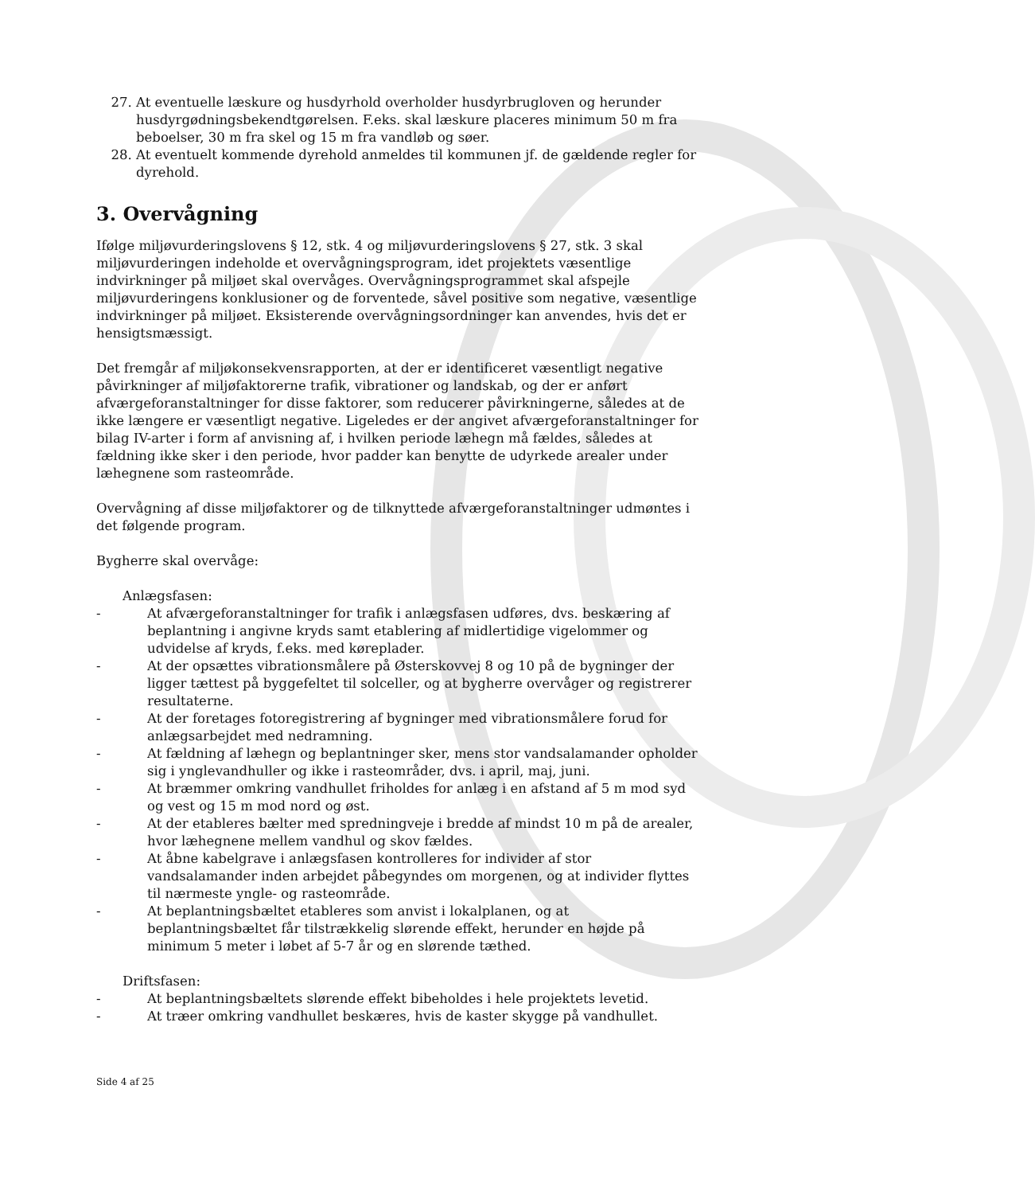27. At eventuelle læskure og husdyrhold overholder husdyrbrugloven og herunder husdyrgødningsbekendtgørelsen. F.eks. skal læskure placeres minimum 50 m fra beboelser, 30 m fra skel og 15 m fra vandløb og søer.
28. At eventuelt kommende dyrehold anmeldes til kommunen jf. de gældende regler for dyrehold.
3. Overvågning
Ifølge miljøvurderingslovens § 12, stk. 4 og miljøvurderingslovens § 27, stk. 3 skal miljøvurderingen indeholde et overvågningsprogram, idet projektets væsentlige indvirkninger på miljøet skal overvåges. Overvågningsprogrammet skal afspejle miljøvurderingens konklusioner og de forventede, såvel positive som negative, væsentlige indvirkninger på miljøet. Eksisterende overvågningsordninger kan anvendes, hvis det er hensigtsmæssigt.
Det fremgår af miljøkonsekvensrapporten, at der er identificeret væsentligt negative påvirkninger af miljøfaktorerne trafik, vibrationer og landskab, og der er anført afværgeforanstaltninger for disse faktorer, som reducerer påvirkningerne, således at de ikke længere er væsentligt negative. Ligeledes er der angivet afværgeforanstaltninger for bilag IV-arter i form af anvisning af, i hvilken periode læhegn må fældes, således at fældning ikke sker i den periode, hvor padder kan benytte de udyrkede arealer under læhegnene som rasteområde.
Overvågning af disse miljøfaktorer og de tilknyttede afværgeforanstaltninger udmøntes i det følgende program.
Bygherre skal overvåge:
Anlægsfasen:
- At afværgeforanstaltninger for trafik i anlægsfasen udføres, dvs. beskæring af beplantning i angivne kryds samt etablering af midlertidige vigelommer og udvidelse af kryds, f.eks. med køreplader.
- At der opsættes vibrationsmålere på Østerskovvej 8 og 10 på de bygninger der ligger tættest på byggefeltet til solceller, og at bygherre overvåger og registrerer resultaterne.
- At der foretages fotoregistrering af bygninger med vibrationsmålere forud for anlægsarbejdet med nedramning.
- At fældning af læhegn og beplantninger sker, mens stor vandsalamander opholder sig i ynglevandhuller og ikke i rasteområder, dvs. i april, maj, juni.
- At bræmmer omkring vandhullet friholdes for anlæg i en afstand af 5 m mod syd og vest og 15 m mod nord og øst.
- At der etableres bælter med spredningveje i bredde af mindst 10 m på de arealer, hvor læhegnene mellem vandhul og skov fældes.
- At åbne kabelgrave i anlægsfasen kontrolleres for individer af stor vandsalamander inden arbejdet påbegyndes om morgenen, og at individer flyttes til nærmeste yngle- og rasteområde.
- At beplantningsbæltet etableres som anvist i lokalplanen, og at beplantningsbæltet får tilstrækkelig slørende effekt, herunder en højde på minimum 5 meter i løbet af 5-7 år og en slørende tæthed.
Driftsfasen:
- At beplantningsbæltets slørende effekt bibeholdes i hele projektets levetid.
- At træer omkring vandhullet beskæres, hvis de kaster skygge på vandhullet.
Side 4 af 25